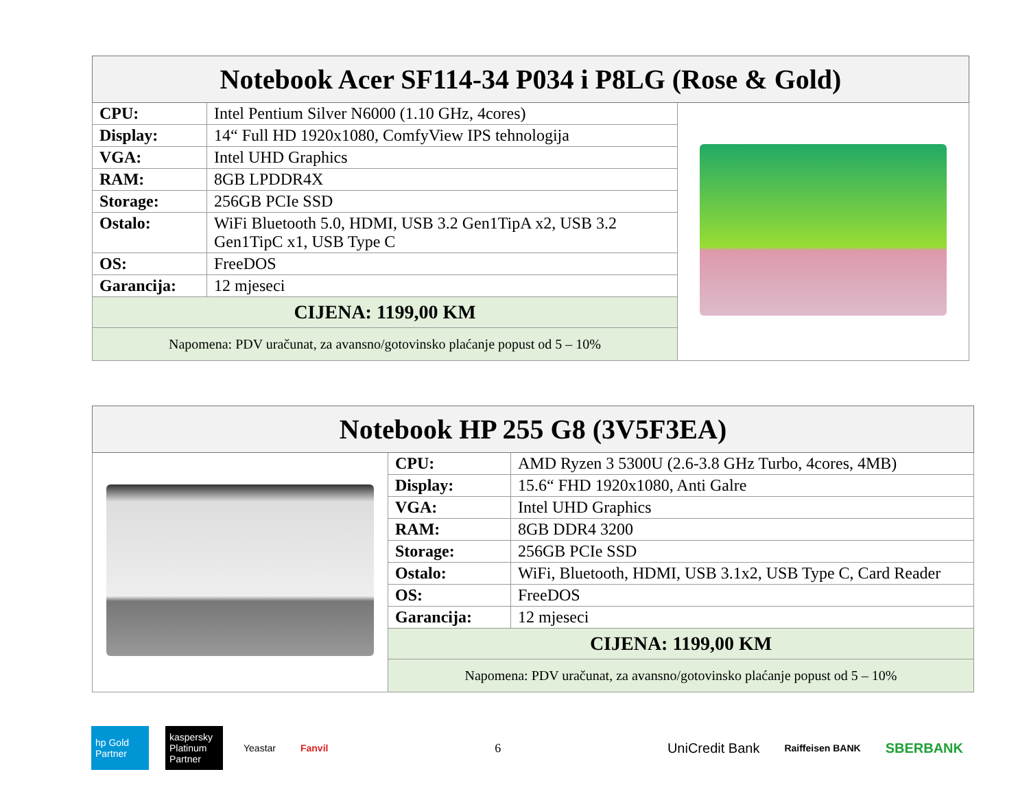| Notebook Acer SF114-34 P034 i P8LG (Rose & Gold) | | |
| --- | --- | --- |
| CPU: | Intel Pentium Silver N6000 (1.10 GHz, 4cores) | |
| Display: | 14“ Full HD 1920x1080, ComfyView IPS tehnologija | |
| VGA: | Intel UHD Graphics | |
| RAM: | 8GB LPDDR4X | |
| Storage: | 256GB PCIe SSD | |
| Ostalo: | WiFi Bluetooth 5.0, HDMI, USB 3.2 Gen1TipA x2, USB 3.2 Gen1TipC x1, USB Type C | |
| OS: | FreeDOS | |
| Garancija: | 12 mjeseci | |
| CIJENA: 1199,00 KM | | |
| Napomena: PDV uračunat, za avansno/gotovinsko plaćanje popust od 5 – 10% | | |
| Notebook HP 255 G8 (3V5F3EA) | | |
| --- | --- | --- |
| | CPU: | AMD Ryzen 3 5300U (2.6-3.8 GHz Turbo, 4cores, 4MB) |
| | Display: | 15.6“ FHD 1920x1080, Anti Galre |
| | VGA: | Intel UHD Graphics |
| | RAM: | 8GB DDR4 3200 |
| | Storage: | 256GB PCIe SSD |
| | Ostalo: | WiFi, Bluetooth, HDMI, USB 3.1x2, USB Type C, Card Reader |
| | OS: | FreeDOS |
| | Garancija: | 12 mjeseci |
| | CIJENA: 1199,00 KM | |
| | Napomena: PDV uračunat, za avansno/gotovinsko plaćanje popust od 5 – 10% | |
hp Gold Partner
kaspersky Platinum Partner
Yeastar Fanvil
6
UniCredit Bank
Raiffeisen BANK
SBERBANK